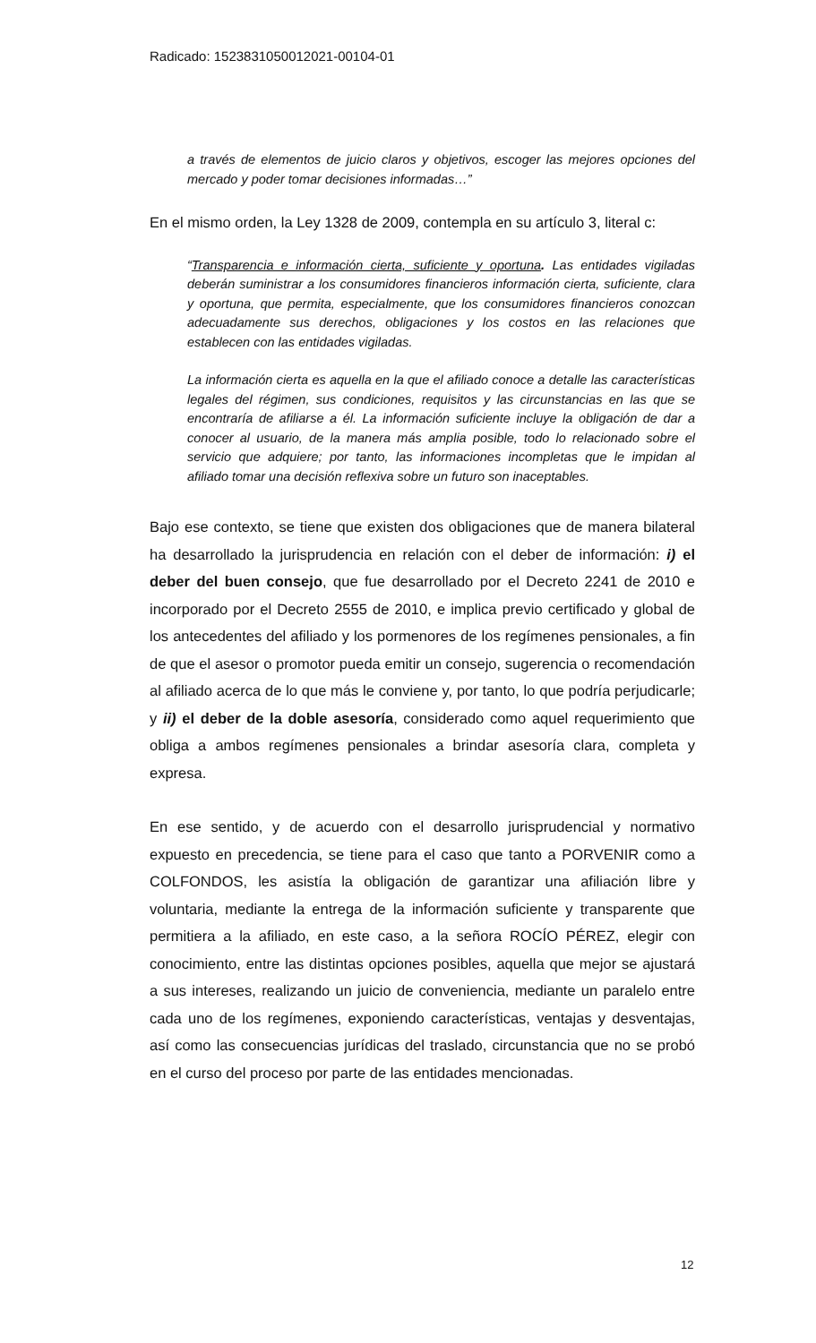Radicado: 1523831050012021-00104-01
a través de elementos de juicio claros y objetivos, escoger las mejores opciones del mercado y poder tomar decisiones informadas…”
En el mismo orden, la Ley 1328 de 2009, contempla en su artículo 3, literal c:
“Transparencia e información cierta, suficiente y oportuna. Las entidades vigiladas deberán suministrar a los consumidores financieros información cierta, suficiente, clara y oportuna, que permita, especialmente, que los consumidores financieros conozcan adecuadamente sus derechos, obligaciones y los costos en las relaciones que establecen con las entidades vigiladas.
La información cierta es aquella en la que el afiliado conoce a detalle las características legales del régimen, sus condiciones, requisitos y las circunstancias en las que se encontraría de afiliarse a él. La información suficiente incluye la obligación de dar a conocer al usuario, de la manera más amplia posible, todo lo relacionado sobre el servicio que adquiere; por tanto, las informaciones incompletas que le impidan al afiliado tomar una decisión reflexiva sobre un futuro son inaceptables.
Bajo ese contexto, se tiene que existen dos obligaciones que de manera bilateral ha desarrollado la jurisprudencia en relación con el deber de información: i) el deber del buen consejo, que fue desarrollado por el Decreto 2241 de 2010 e incorporado por el Decreto 2555 de 2010, e implica previo certificado y global de los antecedentes del afiliado y los pormenores de los regímenes pensionales, a fin de que el asesor o promotor pueda emitir un consejo, sugerencia o recomendación al afiliado acerca de lo que más le conviene y, por tanto, lo que podría perjudicarle; y ii) el deber de la doble asesoría, considerado como aquel requerimiento que obliga a ambos regímenes pensionales a brindar asesoría clara, completa y expresa.
En ese sentido, y de acuerdo con el desarrollo jurisprudencial y normativo expuesto en precedencia, se tiene para el caso que tanto a PORVENIR como a COLFONDOS, les asistía la obligación de garantizar una afiliación libre y voluntaria, mediante la entrega de la información suficiente y transparente que permitiera a la afiliado, en este caso, a la señora ROCÍO PÉREZ, elegir con conocimiento, entre las distintas opciones posibles, aquella que mejor se ajustará a sus intereses, realizando un juicio de conveniencia, mediante un paralelo entre cada uno de los regímenes, exponiendo características, ventajas y desventajas, así como las consecuencias jurídicas del traslado, circunstancia que no se probó en el curso del proceso por parte de las entidades mencionadas.
12